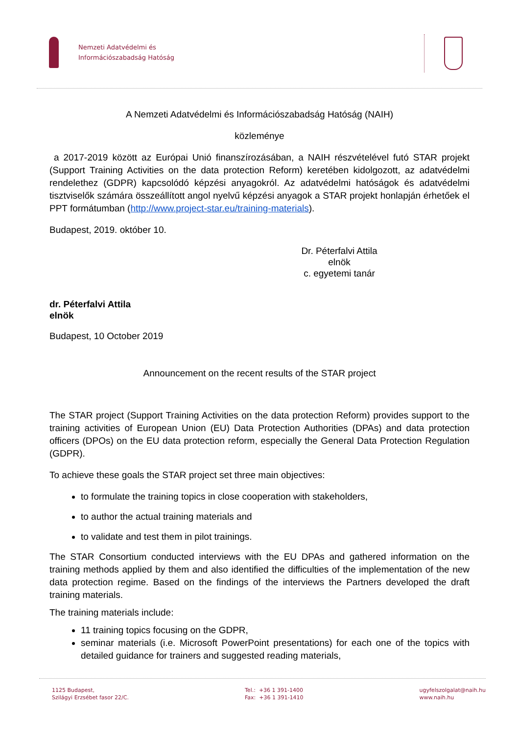Nemzeti Adatvédelmi és
Információszabadság Hatóság
A Nemzeti Adatvédelmi és Információszabadság Hatóság (NAIH)
közleménye
a 2017-2019 között az Európai Unió finanszírozásában, a NAIH részvételével futó STAR projekt (Support Training Activities on the data protection Reform) keretében kidolgozott, az adatvédelmi rendelethez (GDPR) kapcsolódó képzési anyagokról. Az adatvédelmi hatóságok és adatvédelmi tisztviselők számára összeállított angol nyelvű képzési anyagok a STAR projekt honlapján érhetőek el PPT formátumban (http://www.project-star.eu/training-materials).
Budapest, 2019. október 10.
Dr. Péterfalvi Attila
elnök
c. egyetemi tanár
dr. Péterfalvi Attila
elnök
Budapest, 10 October 2019
Announcement on the recent results of the STAR project
The STAR project (Support Training Activities on the data protection Reform) provides support to the training activities of European Union (EU) Data Protection Authorities (DPAs) and data protection officers (DPOs) on the EU data protection reform, especially the General Data Protection Regulation (GDPR).
To achieve these goals the STAR project set three main objectives:
to formulate the training topics in close cooperation with stakeholders,
to author the actual training materials and
to validate and test them in pilot trainings.
The STAR Consortium conducted interviews with the EU DPAs and gathered information on the training methods applied by them and also identified the difficulties of the implementation of the new data protection regime. Based on the findings of the interviews the Partners developed the draft training materials.
The training materials include:
11 training topics focusing on the GDPR,
seminar materials (i.e. Microsoft PowerPoint presentations) for each one of the topics with detailed guidance for trainers and suggested reading materials,
1125 Budapest,
Szilágyi Erzsébet fasor 22/C.
Tel.: +36 1 391-1400
Fax: +36 1 391-1410
ugyfelszolgalat@naih.hu
www.naih.hu